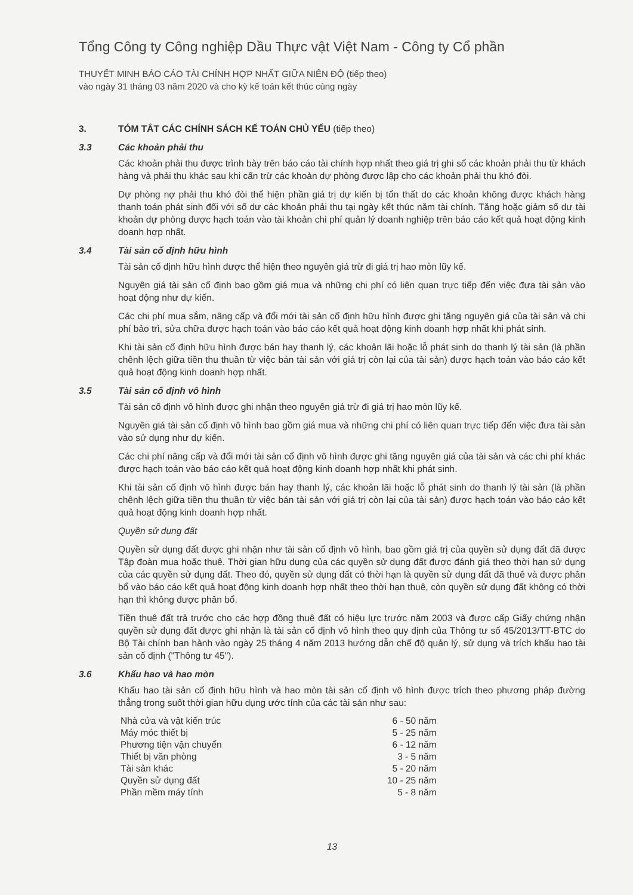Tổng Công ty Công nghiệp Dầu Thực vật Việt Nam - Công ty Cổ phần
THUYẾT MINH BÁO CÁO TÀI CHÍNH HỢP NHẤT GIỮA NIÊN ĐỘ (tiếp theo)
vào ngày 31 tháng 03 năm 2020 và cho kỳ kế toán kết thúc cùng ngày
3. TÓM TẮT CÁC CHÍNH SÁCH KẾ TOÁN CHỦ YẾU (tiếp theo)
3.3 Các khoản phải thu
Các khoản phải thu được trình bày trên báo cáo tài chính hợp nhất theo giá trị ghi sổ các khoản phải thu từ khách hàng và phải thu khác sau khi cấn trừ các khoản dự phòng được lập cho các khoản phải thu khó đòi.
Dự phòng nợ phải thu khó đòi thể hiện phần giá trị dự kiến bị tổn thất do các khoản không được khách hàng thanh toán phát sinh đối với số dư các khoản phải thu tại ngày kết thúc năm tài chính. Tăng hoặc giảm số dư tài khoản dự phòng được hạch toán vào tài khoản chi phí quản lý doanh nghiệp trên báo cáo kết quả hoạt động kinh doanh hợp nhất.
3.4 Tài sản cố định hữu hình
Tài sản cố định hữu hình được thể hiện theo nguyên giá trừ đi giá trị hao mòn lũy kế.
Nguyên giá tài sản cố định bao gồm giá mua và những chi phí có liên quan trực tiếp đến việc đưa tài sản vào hoạt động như dự kiến.
Các chi phí mua sắm, nâng cấp và đổi mới tài sản cố định hữu hình được ghi tăng nguyên giá của tài sản và chi phí bảo trì, sửa chữa được hạch toán vào báo cáo kết quả hoạt động kinh doanh hợp nhất khi phát sinh.
Khi tài sản cố định hữu hình được bán hay thanh lý, các khoản lãi hoặc lỗ phát sinh do thanh lý tài sản (là phần chênh lệch giữa tiền thu thuần từ việc bán tài sản với giá trị còn lại của tài sản) được hạch toán vào báo cáo kết quả hoạt động kinh doanh hợp nhất.
3.5 Tài sản cố định vô hình
Tài sản cố định vô hình được ghi nhận theo nguyên giá trừ đi giá trị hao mòn lũy kế.
Nguyên giá tài sản cố định vô hình bao gồm giá mua và những chi phí có liên quan trực tiếp đến việc đưa tài sản vào sử dụng như dự kiến.
Các chi phí nâng cấp và đổi mới tài sản cố định vô hình được ghi tăng nguyên giá của tài sản và các chi phí khác được hạch toán vào báo cáo kết quả hoạt động kinh doanh hợp nhất khi phát sinh.
Khi tài sản cố định vô hình được bán hay thanh lý, các khoản lãi hoặc lỗ phát sinh do thanh lý tài sản (là phần chênh lệch giữa tiền thu thuần từ việc bán tài sản với giá trị còn lại của tài sản) được hạch toán vào báo cáo kết quả hoạt động kinh doanh hợp nhất.
Quyền sử dụng đất
Quyền sử dụng đất được ghi nhận như tài sản cố định vô hình, bao gồm giá trị của quyền sử dụng đất đã được Tập đoàn mua hoặc thuê. Thời gian hữu dụng của các quyền sử dụng đất được đánh giá theo thời hạn sử dụng của các quyền sử dụng đất. Theo đó, quyền sử dụng đất có thời hạn là quyền sử dụng đất đã thuê và được phân bổ vào báo cáo kết quả hoạt động kinh doanh hợp nhất theo thời hạn thuê, còn quyền sử dụng đất không có thời hạn thì không được phân bổ.
Tiền thuê đất trả trước cho các hợp đồng thuê đất có hiệu lực trước năm 2003 và được cấp Giấy chứng nhận quyền sử dụng đất được ghi nhận là tài sản cố định vô hình theo quy định của Thông tư số 45/2013/TT-BTC do Bộ Tài chính ban hành vào ngày 25 tháng 4 năm 2013 hướng dẫn chế độ quản lý, sử dụng và trích khấu hao tài sản cố định ("Thông tư 45").
3.6 Khấu hao và hao mòn
Khấu hao tài sản cố định hữu hình và hao mòn tài sản cố định vô hình được trích theo phương pháp đường thẳng trong suốt thời gian hữu dụng ước tính của các tài sản như sau:
| Nhà cửa và vật kiến trúc | 6 - 50 năm |
| Máy móc thiết bị | 5 - 25 năm |
| Phương tiện vận chuyển | 6 - 12 năm |
| Thiết bị văn phòng | 3 - 5 năm |
| Tài sản khác | 5 - 20 năm |
| Quyền sử dụng đất | 10 - 25 năm |
| Phần mềm máy tính | 5 - 8 năm |
13